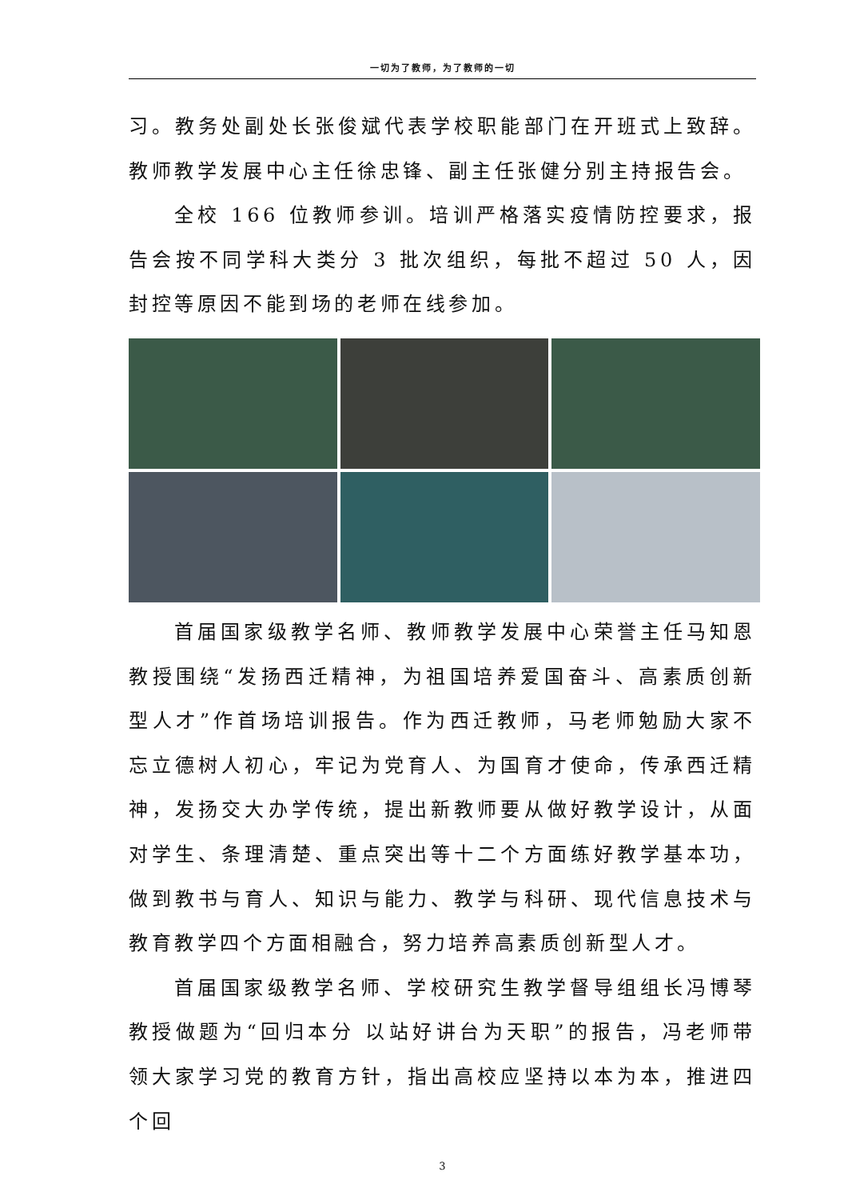一切为了教师，为了教师的一切
习。教务处副处长张俊斌代表学校职能部门在开班式上致辞。教师教学发展中心主任徐忠锋、副主任张健分别主持报告会。
全校 166 位教师参训。培训严格落实疫情防控要求，报告会按不同学科大类分 3 批次组织，每批不超过 50 人，因封控等原因不能到场的老师在线参加。
首届国家级教学名师、教师教学发展中心荣誉主任马知恩教授围绕“发扬西迁精神，为祖国培养爱国奋斗、高素质创新型人才”作首场培训报告。作为西迁教师，马老师勉励大家不忘立德树人初心，牢记为党育人、为国育才使命，传承西迁精神，发扬交大办学传统，提出新教师要从做好教学设计，从面对学生、条理清楚、重点突出等十二个方面练好教学基本功，做到教书与育人、知识与能力、教学与科研、现代信息技术与教育教学四个方面相融合，努力培养高素质创新型人才。
首届国家级教学名师、学校研究生教学督导组组长冯博琴教授做题为“回归本分 以站好讲台为天职”的报告，冯老师带领大家学习党的教育方针，指出高校应坚持以本为本，推进四个回
3